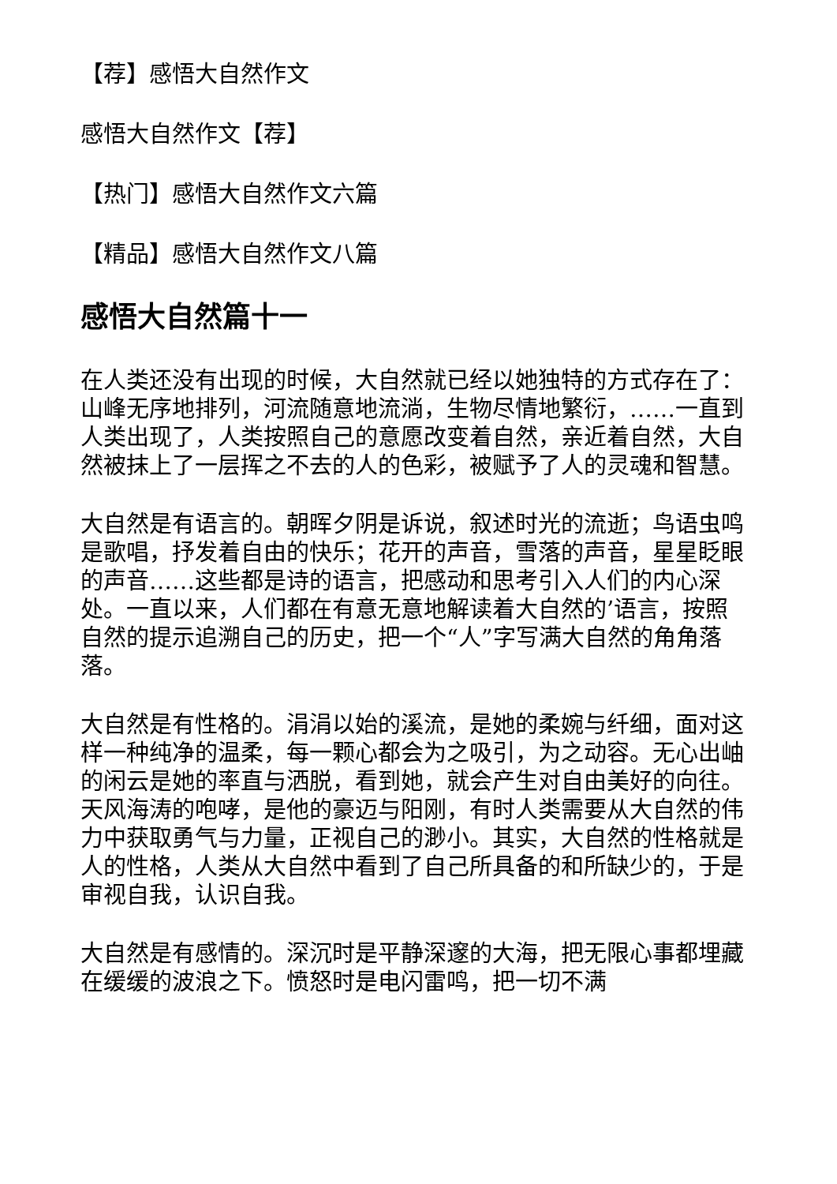【荐】感悟大自然作文
感悟大自然作文【荐】
【热门】感悟大自然作文六篇
【精品】感悟大自然作文八篇
感悟大自然篇十一
在人类还没有出现的时候，大自然就已经以她独特的方式存在了：山峰无序地排列，河流随意地流淌，生物尽情地繁衍，……一直到人类出现了，人类按照自己的意愿改变着自然，亲近着自然，大自然被抹上了一层挥之不去的人的色彩，被赋予了人的灵魂和智慧。
大自然是有语言的。朝晖夕阴是诉说，叙述时光的流逝；鸟语虫鸣是歌唱，抒发着自由的快乐；花开的声音，雪落的声音，星星眨眼的声音……这些都是诗的语言，把感动和思考引入人们的内心深处。一直以来，人们都在有意无意地解读着大自然的’语言，按照自然的提示追溯自己的历史，把一个“人”字写满大自然的角角落落。
大自然是有性格的。涓涓以始的溪流，是她的柔婉与纤细，面对这样一种纯净的温柔，每一颗心都会为之吸引，为之动容。无心出岫的闲云是她的率直与洒脱，看到她，就会产生对自由美好的向往。天风海涛的咆哮，是他的豪迈与阳刚，有时人类需要从大自然的伟力中获取勇气与力量，正视自己的渺小。其实，大自然的性格就是人的性格，人类从大自然中看到了自己所具备的和所缺少的，于是审视自我，认识自我。
大自然是有感情的。深沉时是平静深邃的大海，把无限心事都埋藏在缓缓的波浪之下。愤怒时是电闪雷鸣，把一切不满